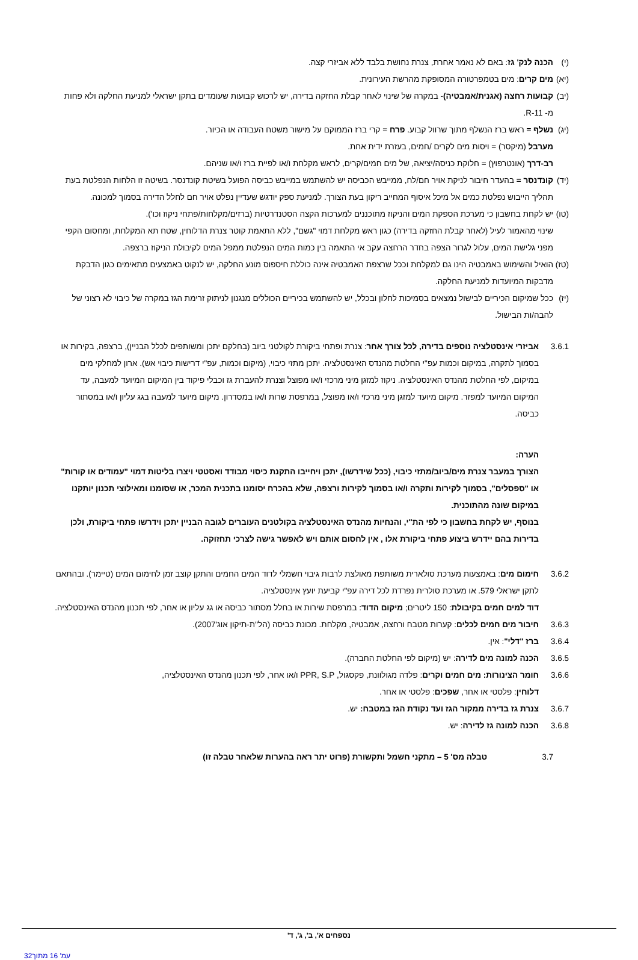(י) הכנה לנק' גז: באם לא נאמר אחרת, צנרת נחושת בלבד ללא אביזרי קצה.
(יא) מים קרים: מים בטמפרטורה המסופקת מהרשת העירונית.
(יב) קבועות רחצה (אגנית/אמבטיה)- במקרה של שינוי לאחר קבלת החזקה בדירה, יש לרכוש קבועות שעומדים בתקן ישראלי למניעת החלקה ולא פחות מ- R-11.
(יג) נשלף = ראש ברז הנשלף מתוך שרוול קבוע. פרח = קרי ברז הממוקם על מישור משטח העבודה או הכיור.
מערבל (מיקסר) = ויסות מים לקרים /חמים, בעזרת ידית אחת.
רב-דרך (אונטרפוץ) = חלוקת כניסה/יציאה, של מים חמים/קרים, לראש מקלחת ו/או לפיית ברז ו/או שניהם.
(יד) קונדנסר = בהעדר חיבור לניקת אויר חם/לח, ממייבש הכביסה יש להשתמש במייבש כביסה הפועל בשיטת קונדנסר. בשיטה זו הלחות הנפלטת בעת תהליך הייבוש נפלטת כמים אל מיכל איסוף המחייב ריקון בעת הצורך. למניעת ספק יודגש שעדיין נפלט אויר חם לחלל הדירה בסמוך למכונה.
(טו) יש לקחת בחשבון כי מערכת הספקת המים והניקוז מתוכננים למערכות הקצה הסטנדרטיות (ברזים/מקלחות/פתחי ניקוז וכו').
שינוי מהאמור לעיל (לאחר קבלת החזקה בדירה) כגון ראש מקלחת דמוי "גשם", ללא התאמת קוטר צנרת הדלוחין, שטח תא המקלחת, ומחסום הקפי מפני גלישת המים, עלול לגרור הצפה בחדר הרחצה עקב אי התאמה בין כמות המים הנפלטת ממפל המים לקיבולת הניקוז ברצפה.
(טז) הואיל והשימוש באמבטיה הינו גם למקלחת וככל שרצפת האמבטיה אינה כוללת חיספוס מונע החלקה, יש לנקוט באמצעים מתאימים כגון הדבקת מדבקות המיועדות למניעת החלקה.
(יז) ככל שמיקום הכיריים לבישול נמצאים בסמיכות לחלון ובכלל, יש להשתמש בכיריים הכוללים מנגנון לניתוק זרימת הגז במקרה של כיבוי לא רצוני של להבה/ות הבישול.
3.6.1 אביזרי אינסטלציה נוספים בדירה, לכל צורך אחר: צנרת ופתחי ביקורת לקולטני ביוב (בחלקם יתכן ומשותפים לכלל הבניין), ברצפה, בקירות או בסמוך לתקרה, במיקום וכמות עפ"י החלטת מהנדס האינסטלציה. יתכן מתזי כיבוי, (מיקום וכמות, עפ"י דרישות כיבוי אש). ארון למחלקי מים במיקום, לפי החלטת מהנדס האינסטלציה. ניקוז למזגן מיני מרכזי ו/או מפוצל וצנרת להעברת גז וכבלי פיקוד בין המיקום המיועד למעבה, עד המיקום המיועד למפזר. מיקום מיועד למזגן מיני מרכזי ו/או מפוצל, במרפסת שרות ו/או במסדרון. מיקום מיועד למעבה בגג עליון ו/או במסתור כביסה.
הערה:
הצורך במעבר צנרת מים/ביוב/מתזי כיבוי, (ככל שידרשו), יתכן ויחייבו התקנת כיסוי מבודד ואסטטי ויצרו בליטות דמוי "עמודים או קורות" או "ספסלים", בסמוך לקירות ותקרה ו/או בסמוך לקירות ורצפה, שלא בהכרח יסומנו בתכנית המכר, או שסומנו ומאילוצי תכנון יותקנו במיקום שונה מהתוכנית.
בנוסף, יש לקחת בחשבון כי לפי הת"י, והנחיות מהנדס האינסטלציה בקולטנים העוברים לגובה הבניין יתכן וידרשו פתחי ביקורת, ולכן בדירות בהם יידרש ביצוע פתחי ביקורת אלו , אין לחסום אותם ויש לאפשר גישה לצרכי תחזוקה.
3.6.2 חימום מים: באמצעות מערכת סולארית משותפת מאולצת לרבות גיבוי חשמלי לדוד המים החמים והתקן קוצב זמן לחימום המים (טיימר). ובהתאם לתקן ישראלי 579. או מערכת סולרית נפרדת לכל דירה עפ"י קביעת יועץ אינסטלציה.
דוד למים חמים בקיבולת: 150 ליטרים; מיקום הדוד: במרפסת שירות או בחלל מסתור כביסה או גג עליון או אחר, לפי תכנון מהנדס האינסטלציה.
3.6.3 חיבור מים חמים לכלים: קערות מטבח ורחצה, אמבטיה, מקלחת. מכונת כביסה (הל"ת-תיקון אוג'2007).
3.6.4 ברז "דלי": אין.
3.6.5 הכנה למונה מים לדירה: יש (מיקום לפי החלטת החברה).
3.6.6 חומר הצינורות: מים חמים וקרים: פלדה מגולוונת, פקסגול, PPR, S.P ו/או אחר, לפי תכנון מהנדס האינסטלציה,
דלוחין: פלסטי או אחר, שפכים: פלסטי או אחר.
3.6.7 צנרת גז בדירה ממקור הגז ועד נקודת הגז במטבח: יש.
3.6.8 הכנה למונה גז לדירה: יש.
3.7 טבלה מס' 5 – מתקני חשמל ותקשורת (פרוט יתר ראה בהערות שלאחר טבלה זו)
נספחים א', ב', ג', ד'
עמ' 16 מתוך32